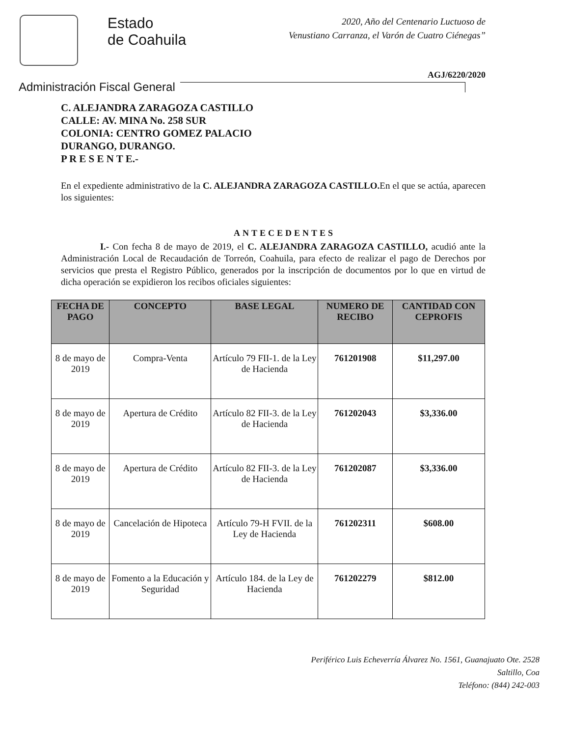Estado
de Coahuila
2020, Año del Centenario Luctuoso de
Venustiano Carranza, el Varón de Cuatro Ciénegas”
AGJ/6220/2020
Administración Fiscal General
C. ALEJANDRA ZARAGOZA CASTILLO
CALLE: AV. MINA No. 258 SUR
COLONIA: CENTRO GOMEZ PALACIO
DURANGO, DURANGO.
P R E S E N T E.-
En el expediente administrativo de la C. ALEJANDRA ZARAGOZA CASTILLO. En el que se actúa, aparecen los siguientes:
ANTECEDENTES
I.- Con fecha 8 de mayo de 2019, el C. ALEJANDRA ZARAGOZA CASTILLO, acudió ante la Administración Local de Recaudación de Torreón, Coahuila, para efecto de realizar el pago de Derechos por servicios que presta el Registro Público, generados por la inscripción de documentos por lo que en virtud de dicha operación se expidieron los recibos oficiales siguientes:
| FECHA DE PAGO | CONCEPTO | BASE LEGAL | NUMERO DE RECIBO | CANTIDAD CON CEPROFIS |
| --- | --- | --- | --- | --- |
| 8 de mayo de 2019 | Compra-Venta | Artículo 79 FII-1. de la Ley de Hacienda | 761201908 | $11,297.00 |
| 8 de mayo de 2019 | Apertura de Crédito | Artículo 82 FII-3. de la Ley de Hacienda | 761202043 | $3,336.00 |
| 8 de mayo de 2019 | Apertura de Crédito | Artículo 82 FII-3. de la Ley de Hacienda | 761202087 | $3,336.00 |
| 8 de mayo de 2019 | Cancelación de Hipoteca | Artículo 79-H FVII. de la Ley de Hacienda | 761202311 | $608.00 |
| 8 de mayo de 2019 | Fomento a la Educación y Seguridad | Artículo 184. de la Ley de Hacienda | 761202279 | $812.00 |
Periférico Luis Echeverría Álvarez No. 1561, Guanajuato Ote. 2528
Saltillo, Coa
Teléfono: (844) 242-003